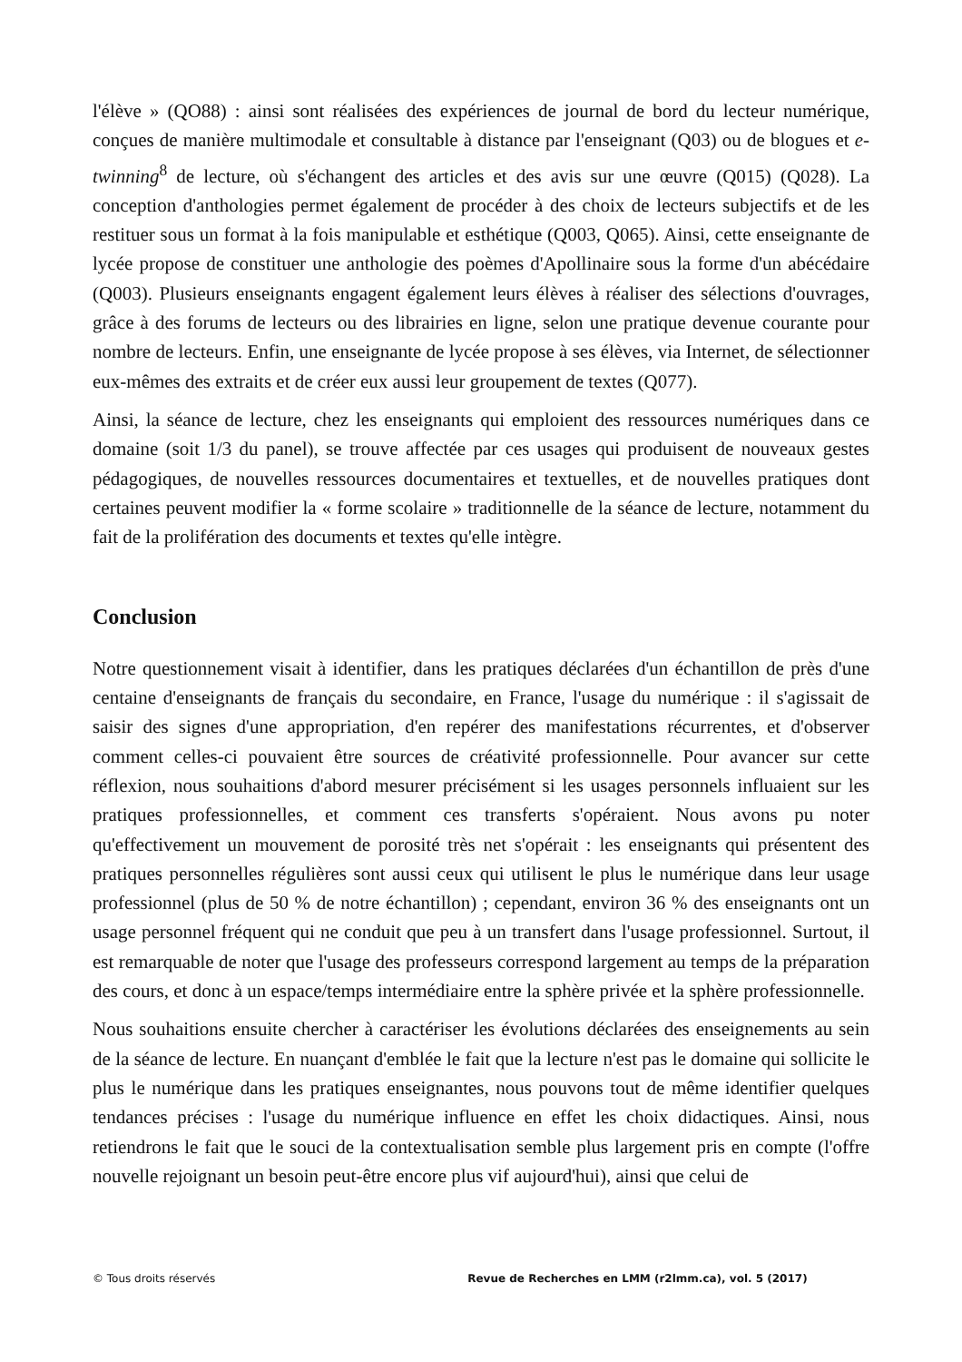l'élève » (QO88) : ainsi sont réalisées des expériences de journal de bord du lecteur numérique, conçues de manière multimodale et consultable à distance par l'enseignant (Q03) ou de blogues et e-twinning<sup>8</sup> de lecture, où s'échangent des articles et des avis sur une œuvre (Q015) (Q028). La conception d'anthologies permet également de procéder à des choix de lecteurs subjectifs et de les restituer sous un format à la fois manipulable et esthétique (Q003, Q065). Ainsi, cette enseignante de lycée propose de constituer une anthologie des poèmes d'Apollinaire sous la forme d'un abécédaire (Q003). Plusieurs enseignants engagent également leurs élèves à réaliser des sélections d'ouvrages, grâce à des forums de lecteurs ou des librairies en ligne, selon une pratique devenue courante pour nombre de lecteurs. Enfin, une enseignante de lycée propose à ses élèves, via Internet, de sélectionner eux-mêmes des extraits et de créer eux aussi leur groupement de textes (Q077).
Ainsi, la séance de lecture, chez les enseignants qui emploient des ressources numériques dans ce domaine (soit 1/3 du panel), se trouve affectée par ces usages qui produisent de nouveaux gestes pédagogiques, de nouvelles ressources documentaires et textuelles, et de nouvelles pratiques dont certaines peuvent modifier la « forme scolaire » traditionnelle de la séance de lecture, notamment du fait de la prolifération des documents et textes qu'elle intègre.
Conclusion
Notre questionnement visait à identifier, dans les pratiques déclarées d'un échantillon de près d'une centaine d'enseignants de français du secondaire, en France, l'usage du numérique : il s'agissait de saisir des signes d'une appropriation, d'en repérer des manifestations récurrentes, et d'observer comment celles-ci pouvaient être sources de créativité professionnelle. Pour avancer sur cette réflexion, nous souhaitions d'abord mesurer précisément si les usages personnels influaient sur les pratiques professionnelles, et comment ces transferts s'opéraient. Nous avons pu noter qu'effectivement un mouvement de porosité très net s'opérait : les enseignants qui présentent des pratiques personnelles régulières sont aussi ceux qui utilisent le plus le numérique dans leur usage professionnel (plus de 50 % de notre échantillon) ; cependant, environ 36 % des enseignants ont un usage personnel fréquent qui ne conduit que peu à un transfert dans l'usage professionnel. Surtout, il est remarquable de noter que l'usage des professeurs correspond largement au temps de la préparation des cours, et donc à un espace/temps intermédiaire entre la sphère privée et la sphère professionnelle.
Nous souhaitions ensuite chercher à caractériser les évolutions déclarées des enseignements au sein de la séance de lecture. En nuançant d'emblée le fait que la lecture n'est pas le domaine qui sollicite le plus le numérique dans les pratiques enseignantes, nous pouvons tout de même identifier quelques tendances précises : l'usage du numérique influence en effet les choix didactiques. Ainsi, nous retiendrons le fait que le souci de la contextualisation semble plus largement pris en compte (l'offre nouvelle rejoignant un besoin peut-être encore plus vif aujourd'hui), ainsi que celui de
© Tous droits réservés Revue de Recherches en LMM (r2lmm.ca), vol. 5 (2017)